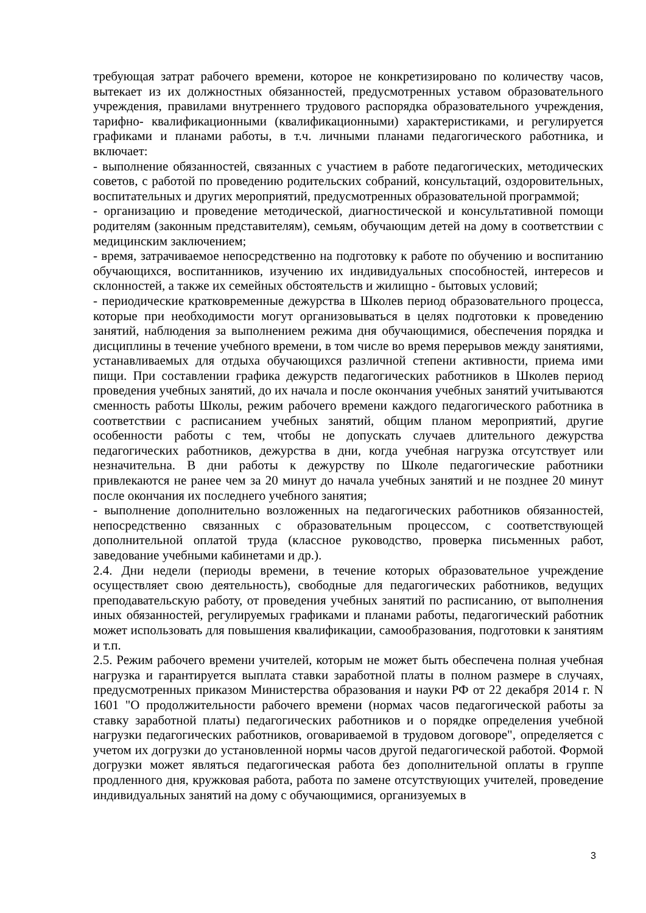требующая затрат рабочего времени, которое не конкретизировано по количеству часов, вытекает из их должностных обязанностей, предусмотренных уставом образовательного учреждения, правилами внутреннего трудового распорядка образовательного учреждения, тарифно- квалификационными (квалификационными) характеристиками, и регулируется графиками и планами работы, в т.ч. личными планами педагогического работника, и включает:
- выполнение обязанностей, связанных с участием в работе педагогических, методических советов, с работой по проведению родительских собраний, консультаций, оздоровительных, воспитательных и других мероприятий, предусмотренных образовательной программой;
- организацию и проведение методической, диагностической и консультативной помощи родителям (законным представителям), семьям, обучающим детей на дому в соответствии с медицинским заключением;
- время, затрачиваемое непосредственно на подготовку к работе по обучению и воспитанию обучающихся, воспитанников, изучению их индивидуальных способностей, интересов и склонностей, а также их семейных обстоятельств и жилищно - бытовых условий;
- периодические кратковременные дежурства в Школев период образовательного процесса, которые при необходимости могут организовываться в целях подготовки к проведению занятий, наблюдения за выполнением режима дня обучающимися, обеспечения порядка и дисциплины в течение учебного времени, в том числе во время перерывов между занятиями, устанавливаемых для отдыха обучающихся различной степени активности, приема ими пищи. При составлении графика дежурств педагогических работников в Школев период проведения учебных занятий, до их начала и после окончания учебных занятий учитываются сменность работы Школы, режим рабочего времени каждого педагогического работника в соответствии с расписанием учебных занятий, общим планом мероприятий, другие особенности работы с тем, чтобы не допускать случаев длительного дежурства педагогических работников, дежурства в дни, когда учебная нагрузка отсутствует или незначительна. В дни работы к дежурству по Школе педагогические работники привлекаются не ранее чем за 20 минут до начала учебных занятий и не позднее 20 минут после окончания их последнего учебного занятия;
- выполнение дополнительно возложенных на педагогических работников обязанностей, непосредственно связанных с образовательным процессом, с соответствующей дополнительной оплатой труда (классное руководство, проверка письменных работ, заведование учебными кабинетами и др.).
2.4. Дни недели (периоды времени, в течение которых образовательное учреждение осуществляет свою деятельность), свободные для педагогических работников, ведущих преподавательскую работу, от проведения учебных занятий по расписанию, от выполнения иных обязанностей, регулируемых графиками и планами работы, педагогический работник может использовать для повышения квалификации, самообразования, подготовки к занятиям и т.п.
2.5. Режим рабочего времени учителей, которым не может быть обеспечена полная учебная нагрузка и гарантируется выплата ставки заработной платы в полном размере в случаях, предусмотренных приказом Министерства образования и науки РФ от 22 декабря 2014 г. N 1601 "О продолжительности рабочего времени (нормах часов педагогической работы за ставку заработной платы) педагогических работников и о порядке определения учебной нагрузки педагогических работников, оговариваемой в трудовом договоре", определяется с учетом их догрузки до установленной нормы часов другой педагогической работой. Формой догрузки может являться педагогическая работа без дополнительной оплаты в группе продленного дня, кружковая работа, работа по замене отсутствующих учителей, проведение индивидуальных занятий на дому с обучающимися, организуемых в
3